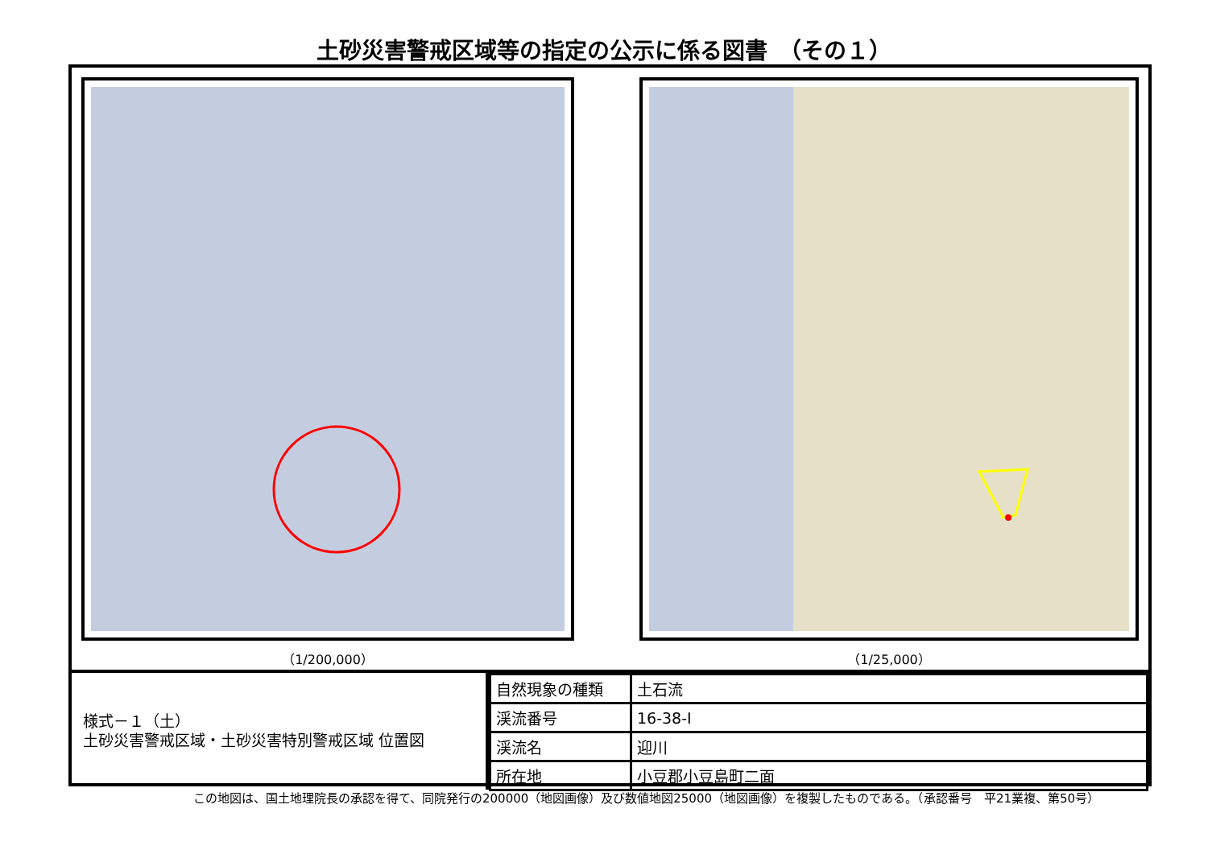土砂災害警戒区域等の指定の公示に係る図書　（その１）
（1/200,000） （1/25,000）
様式－１（土）
土砂災害警戒区域・土砂災害特別警戒区域 位置図
| 自然現象の種類 | 土石流 |
| 渓流番号 | 16-38-Ⅰ |
| 渓流名 | 迎川 |
| 所在地 | 小豆郡小豆島町二面 |
この地図は、国土地理院長の承認を得て、同院発行の200000（地図画像）及び数値地図25000（地図画像）を複製したものである。（承認番号　平21業複、第50号）